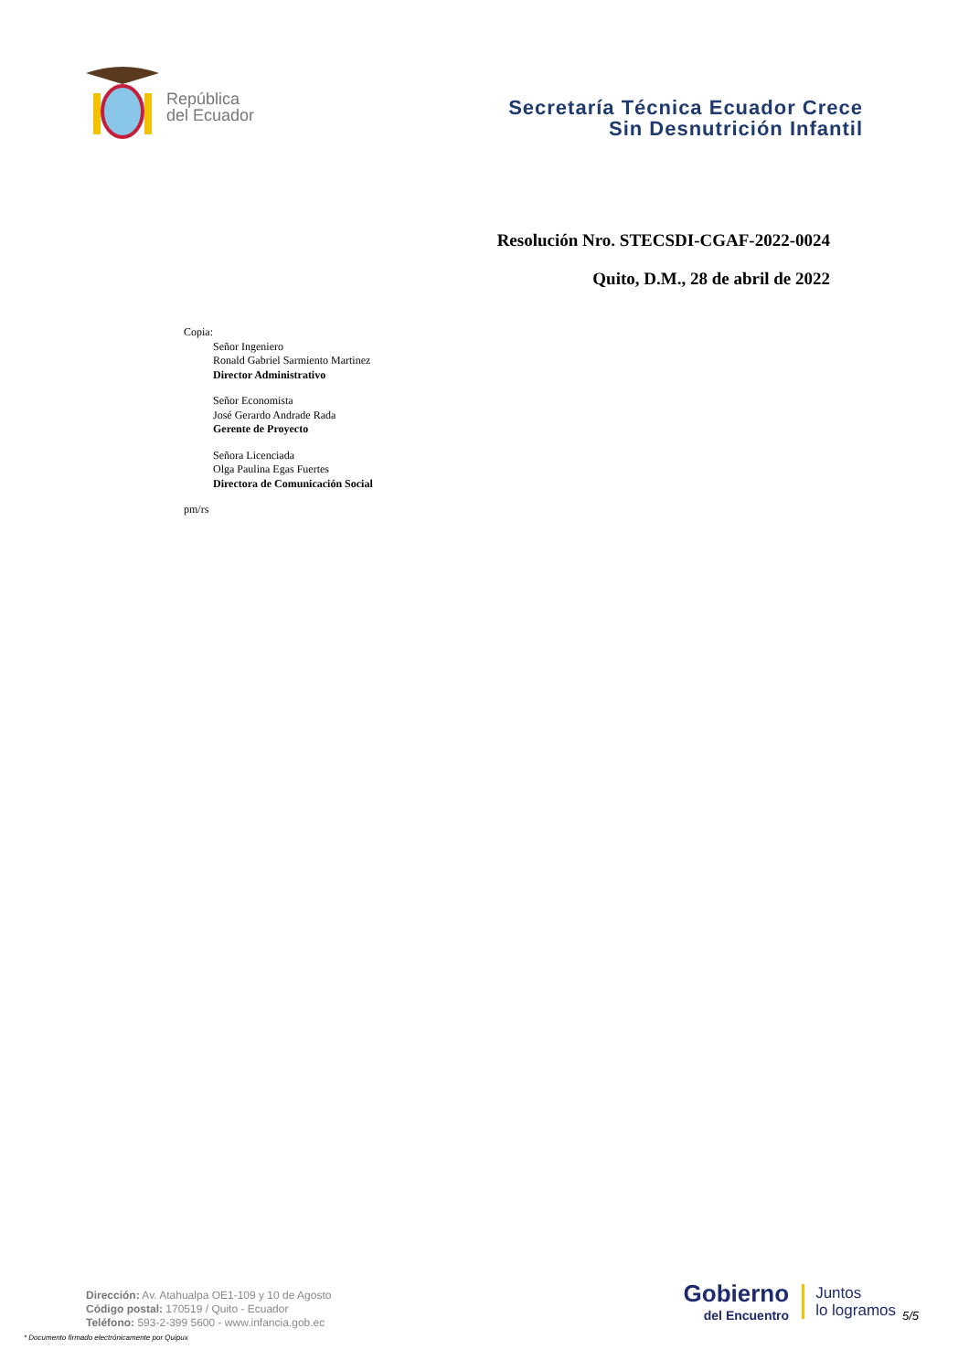República
del Ecuador
Secretaría Técnica Ecuador Crece
Sin Desnutrición Infantil
Resolución Nro. STECSDI-CGAF-2022-0024
Quito, D.M., 28 de abril de 2022
Copia:
Señor Ingeniero
Ronald Gabriel Sarmiento Martinez
Director Administrativo
Señor Economista
José Gerardo Andrade Rada
Gerente de Proyecto
Señora Licenciada
Olga Paulina Egas Fuertes
Directora de Comunicación Social
pm/rs
Dirección: Av. Atahualpa OE1-109 y 10 de Agosto
Código postal: 170519 / Quito - Ecuador
Teléfono: 593-2-399 5600 - www.infancia.gob.ec
* Documento firmado electrónicamente por Quipux
Gobierno
del Encuentro
Juntos
lo logramos
5/5